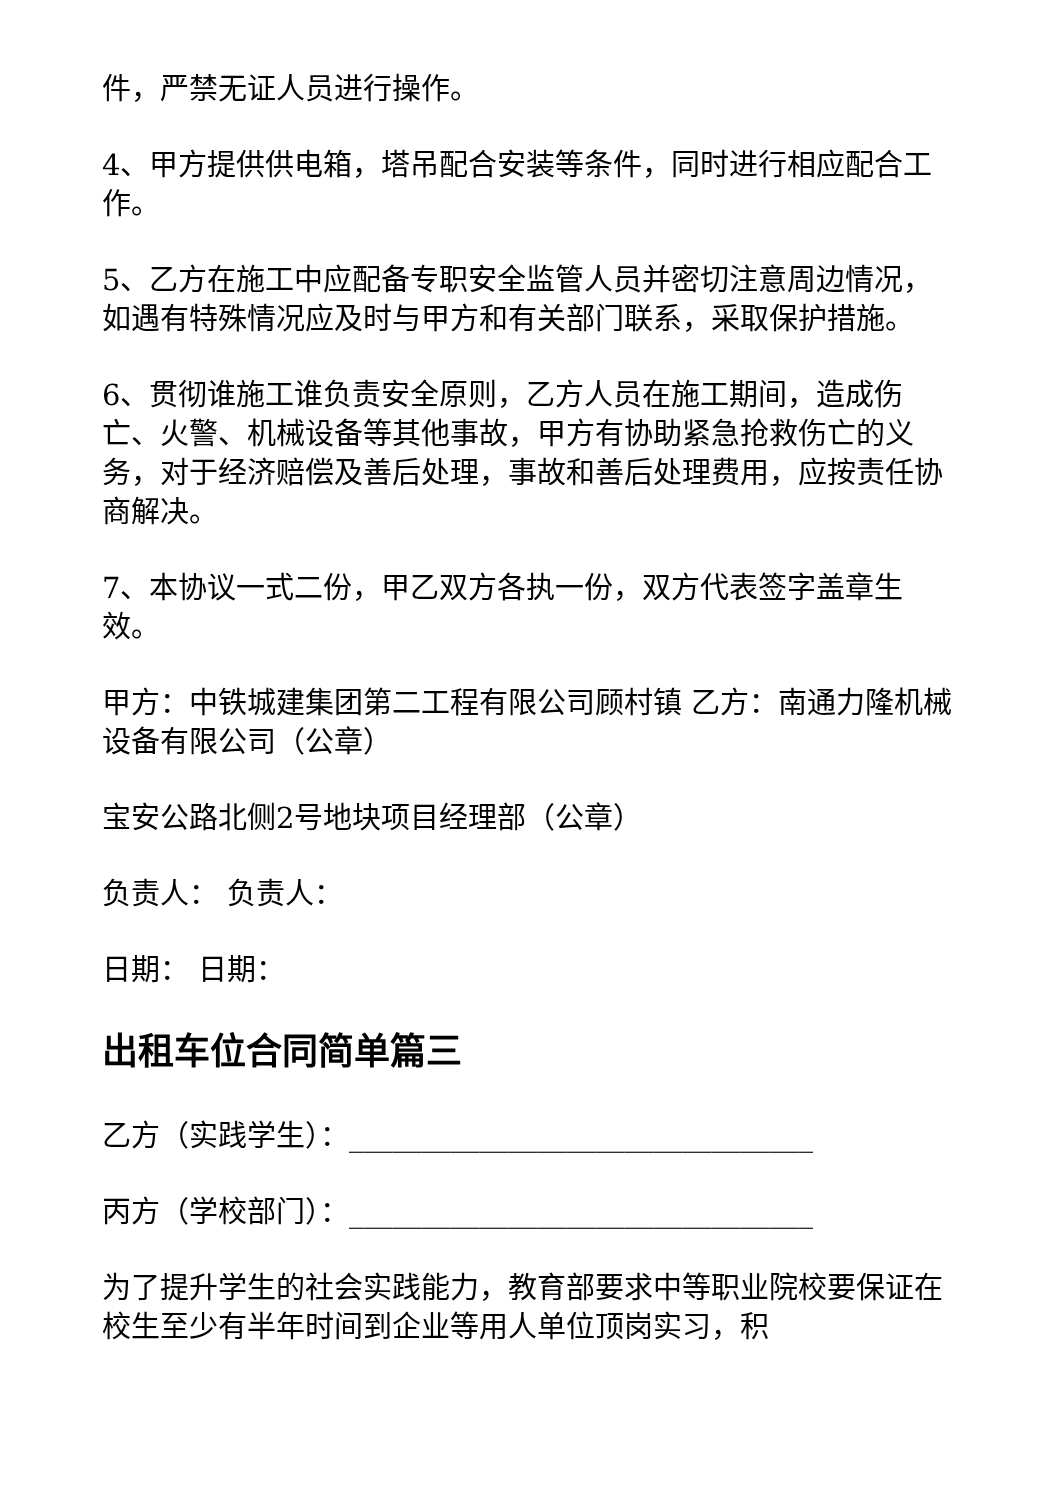件，严禁无证人员进行操作。
4、甲方提供供电箱，塔吊配合安装等条件，同时进行相应配合工作。
5、乙方在施工中应配备专职安全监管人员并密切注意周边情况，如遇有特殊情况应及时与甲方和有关部门联系，采取保护措施。
6、贯彻谁施工谁负责安全原则，乙方人员在施工期间，造成伤亡、火警、机械设备等其他事故，甲方有协助紧急抢救伤亡的义务，对于经济赔偿及善后处理，事故和善后处理费用，应按责任协商解决。
7、本协议一式二份，甲乙双方各执一份，双方代表签字盖章生效。
甲方：中铁城建集团第二工程有限公司顾村镇 乙方：南通力隆机械设备有限公司（公章）
宝安公路北侧2号地块项目经理部（公章）
负责人： 负责人：
日期： 日期：
出租车位合同简单篇三
乙方（实践学生）：________________________________
丙方（学校部门）：________________________________
为了提升学生的社会实践能力，教育部要求中等职业院校要保证在校生至少有半年时间到企业等用人单位顶岗实习，积